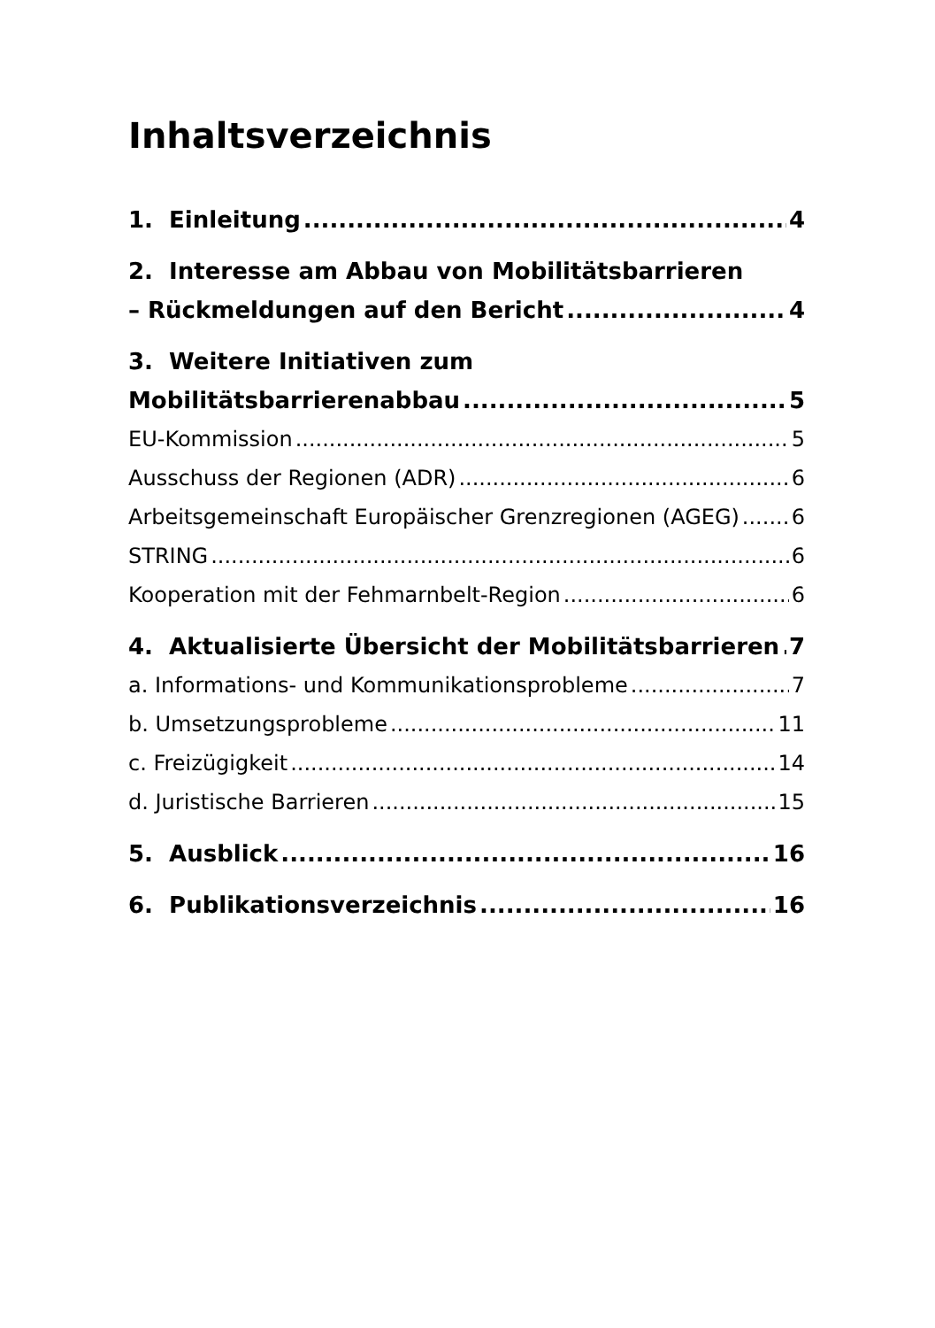Inhaltsverzeichnis
1. Einleitung 4
2. Interesse am Abbau von Mobilitätsbarrieren
– Rückmeldungen auf den Bericht 4
3. Weitere Initiativen zum
Mobilitätsbarrierenabbau 5
EU-Kommission 5
Ausschuss der Regionen (ADR) 6
Arbeitsgemeinschaft Europäischer Grenzregionen (AGEG) 6
STRING 6
Kooperation mit der Fehmarnbelt-Region 6
4. Aktualisierte Übersicht der Mobilitätsbarrieren 7
a. Informations- und Kommunikationsprobleme 7
b. Umsetzungsprobleme 11
c. Freizügigkeit 14
d. Juristische Barrieren 15
5. Ausblick 16
6. Publikationsverzeichnis 16